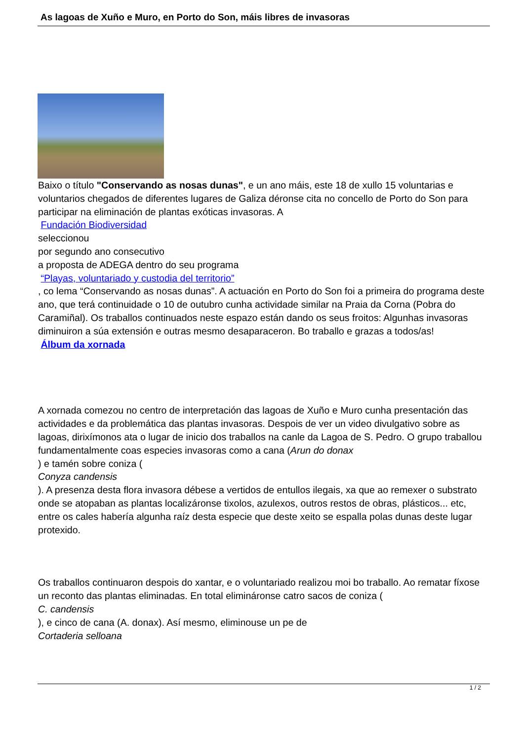As lagoas de Xuño e Muro, en Porto do Son, máis libres de invasoras
Baixo o título "Conservando as nosas dunas", e un ano máis, este 18 de xullo 15 voluntarias e voluntarios chegados de diferentes lugares de Galiza déronse cita no concello de Porto do Son para participar na eliminación de plantas exóticas invasoras. A
Fundación Biodiversidad
seleccionou
por segundo ano consecutivo
a proposta de ADEGA dentro do seu programa
“Playas, voluntariado y custodia del territorio”
, co lema “Conservando as nosas dunas”. A actuación en Porto do Son foi a primeira do programa deste ano, que terá continuidade o 10 de outubro cunha actividade similar na Praia da Corna (Pobra do Caramiñal). Os traballos continuados neste espazo están dando os seus froitos: Algunhas invasoras diminuiron a súa extensión e outras mesmo desaparaceron. Bo traballo e grazas a todos/as!
Álbum da xornada
A xornada comezou no centro de interpretación das lagoas de Xuño e Muro cunha presentación das actividades e da problemática das plantas invasoras. Despois de ver un video divulgativo sobre as lagoas, dirixímonos ata o lugar de inicio dos traballos na canle da Lagoa de S. Pedro. O grupo traballou fundamentalmente coas especies invasoras como a cana (Arun do donax
) e tamén sobre coniza (
Conyza candensis
). A presenza desta flora invasora débese a vertidos de entullos ilegais, xa que ao remexer o substrato onde se atopaban as plantas localizáronse tixolos, azulexos, outros restos de obras, plásticos... etc, entre os cales habería algunha raíz desta especie que deste xeito se espalla polas dunas deste lugar protexido.
Os traballos continuaron despois do xantar, e o voluntariado realizou moi bo traballo. Ao rematar fíxose un reconto das plantas eliminadas. En total elimináronse catro sacos de coniza (
C. candensis
), e cinco de cana (A. donax). Así mesmo, eliminouse un pe de
Cortaderia selloana
1 / 2